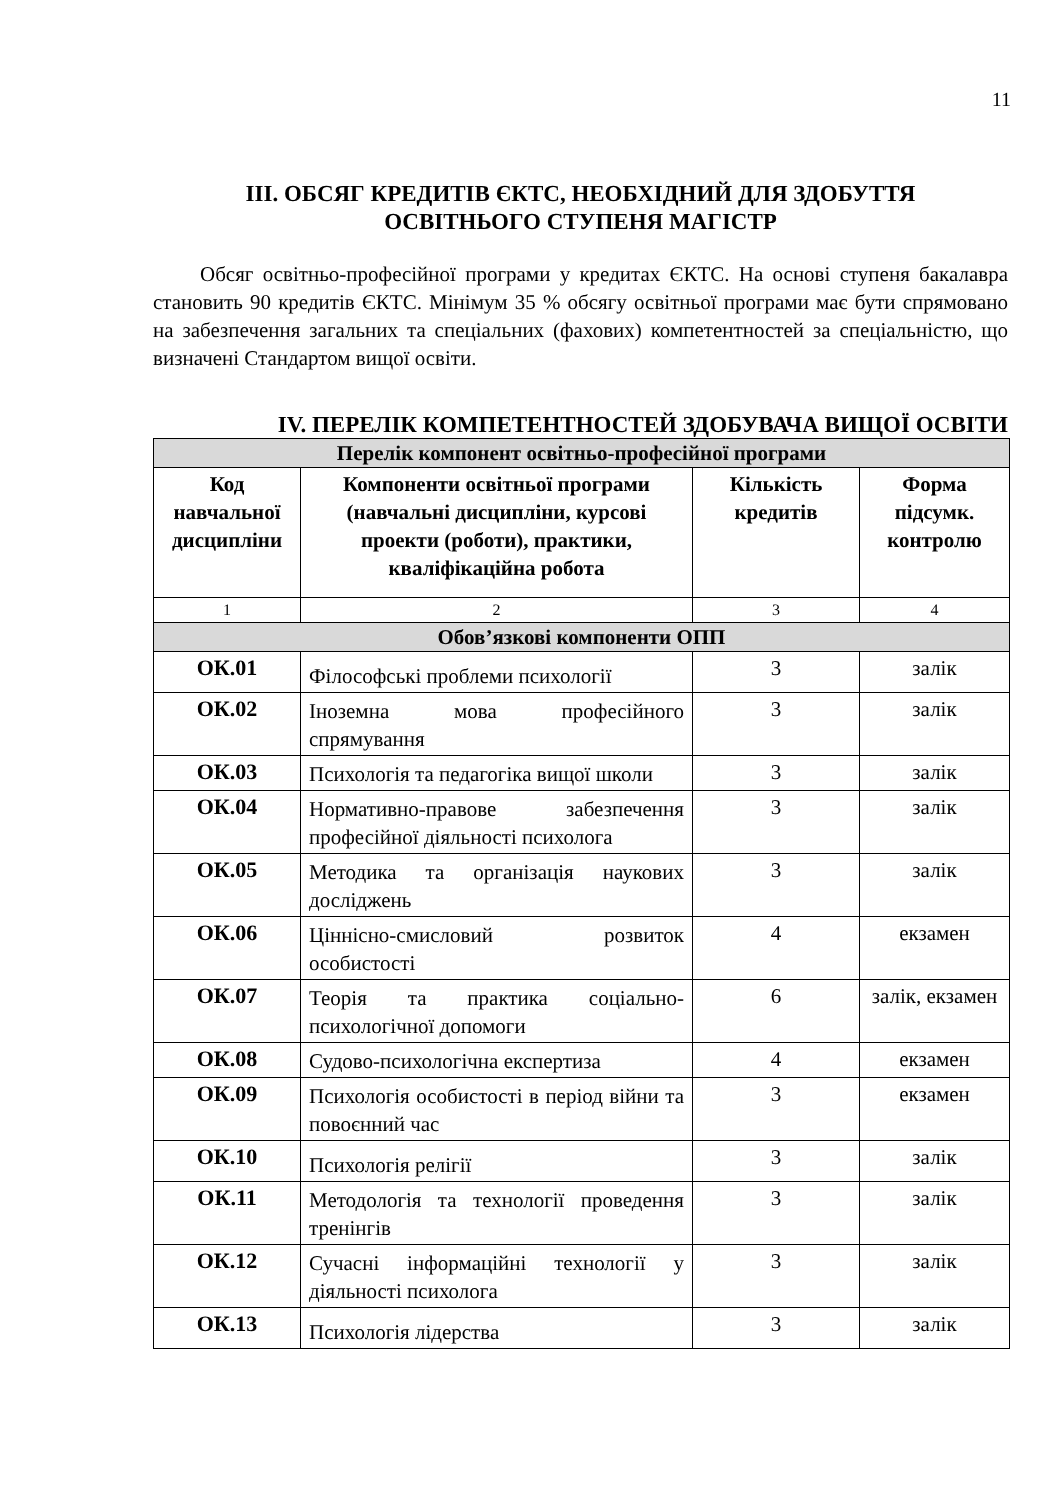11
ІІІ. ОБСЯГ КРЕДИТІВ ЄКТС, НЕОБХІДНИЙ ДЛЯ ЗДОБУТТЯ
ОСВІТНЬОГО СТУПЕНЯ МАГІСТР
Обсяг освітньо-професійної програми у кредитах ЄКТС. На основі ступеня бакалавра становить 90 кредитів ЄКТС. Мінімум 35 % обсягу освітньої програми має бути спрямовано на забезпечення загальних та спеціальних (фахових) компетентностей за спеціальністю, що визначені Стандартом вищої освіти.
IV. ПЕРЕЛІК КОМПЕТЕНТНОСТЕЙ ЗДОБУВАЧА ВИЩОЇ ОСВІТИ
| Перелік компонент освітньо-професійної програми | | | |
| Код навчальної дисципліни | Компоненти освітньої програми (навчальні дисципліни, курсові проекти (роботи), практики, кваліфікаційна робота | Кількість кредитів | Форма підсумк. контролю |
| 1 | 2 | 3 | 4 |
| Обов’язкові компоненти ОПП | | | |
| ОК.01 | Філософські проблеми психології | 3 | залік |
| ОК.02 | Іноземна мова професійного спрямування | 3 | залік |
| ОК.03 | Психологія та педагогіка вищої школи | 3 | залік |
| ОК.04 | Нормативно-правове забезпечення професійної діяльності психолога | 3 | залік |
| ОК.05 | Методика та організація наукових досліджень | 3 | залік |
| ОК.06 | Ціннісно-смисловий розвиток особистості | 4 | екзамен |
| ОК.07 | Теорія та практика соціально-психологічної допомоги | 6 | залік, екзамен |
| ОК.08 | Судово-психологічна експертиза | 4 | екзамен |
| ОК.09 | Психологія особистості в період війни та повоєнний час | 3 | екзамен |
| ОК.10 | Психологія релігії | 3 | залік |
| ОК.11 | Методологія та технології проведення тренінгів | 3 | залік |
| ОК.12 | Сучасні інформаційні технології у діяльності психолога | 3 | залік |
| ОК.13 | Психологія лідерства | 3 | залік |